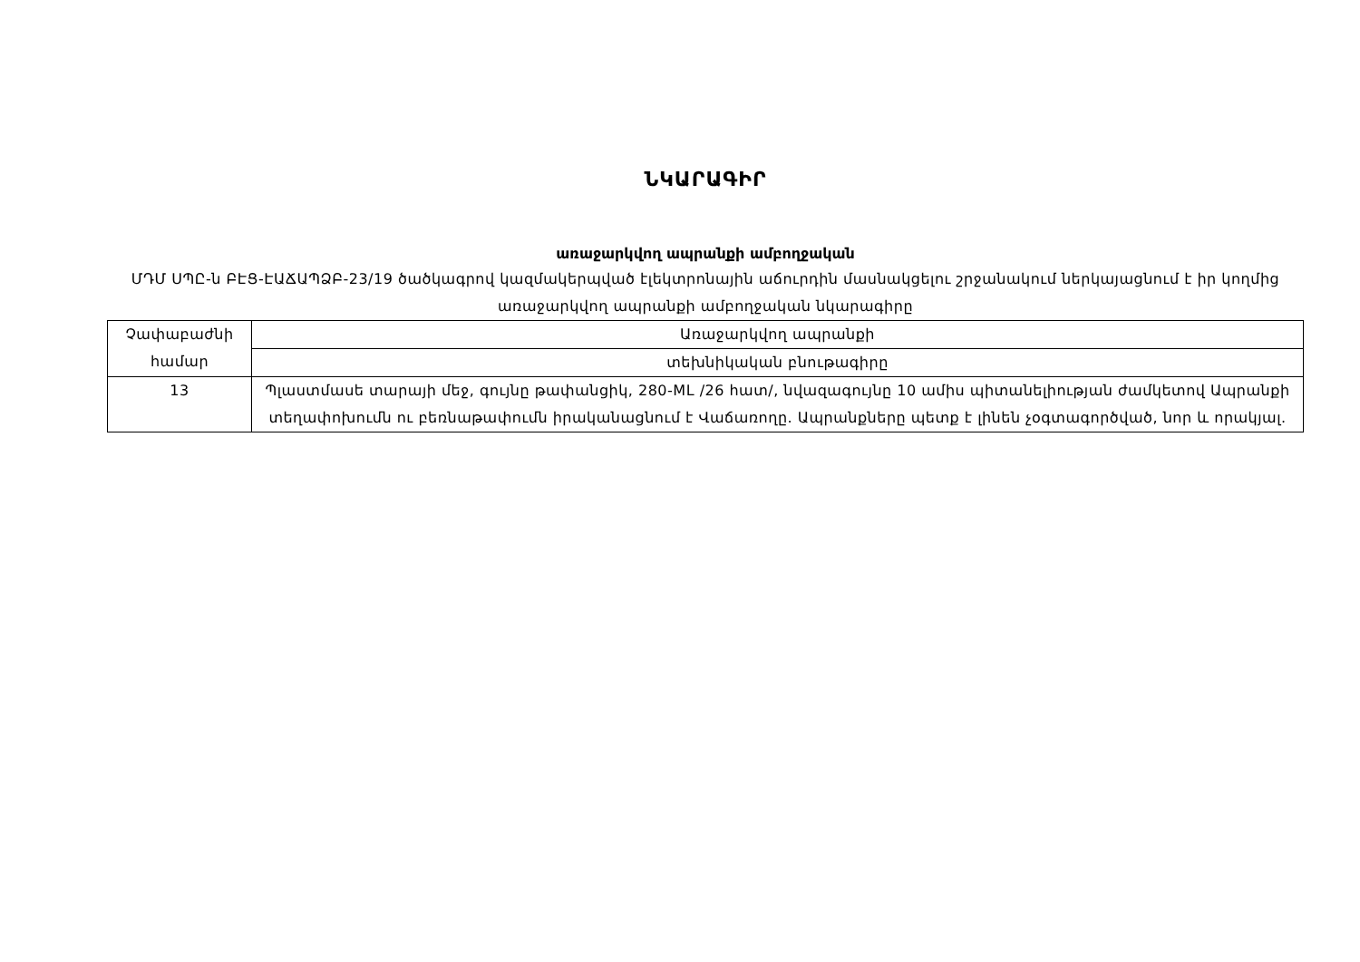ՆԿԱՐԱԳԻՐ
առաջարկվող ապրանքի ամբողջական
ՄԴՄ ՍՊԸ-ն ԲԷՑ-ԷԱՃԱՊՁԲ-23/19 ծածկագրով կազմակերպված էլեկտրոնային աճուրդին մասնակցելու շրջանակում ներկայացնում է իր կողմից առաջարկվող ապրանքի ամբողջական նկարագիրը
| Չափաբաժնի համար | Առաջարկվող ապրանքի |
| | տեխնիկական բնութագիրը |
| 13 | Պլաստմասե տարայի մեջ, գույնը թափանցիկ, 280-ML /26 հատ/, նվազագույնը 10 ամիս պիտանելիության ժամկետով Ապրանքի տեղափոխումն ու բեռնաթափումն իրականացնում է Վաճառողը. Ապրանքները պետք է լինեն չօգտագործված, նոր և որակյալ. |